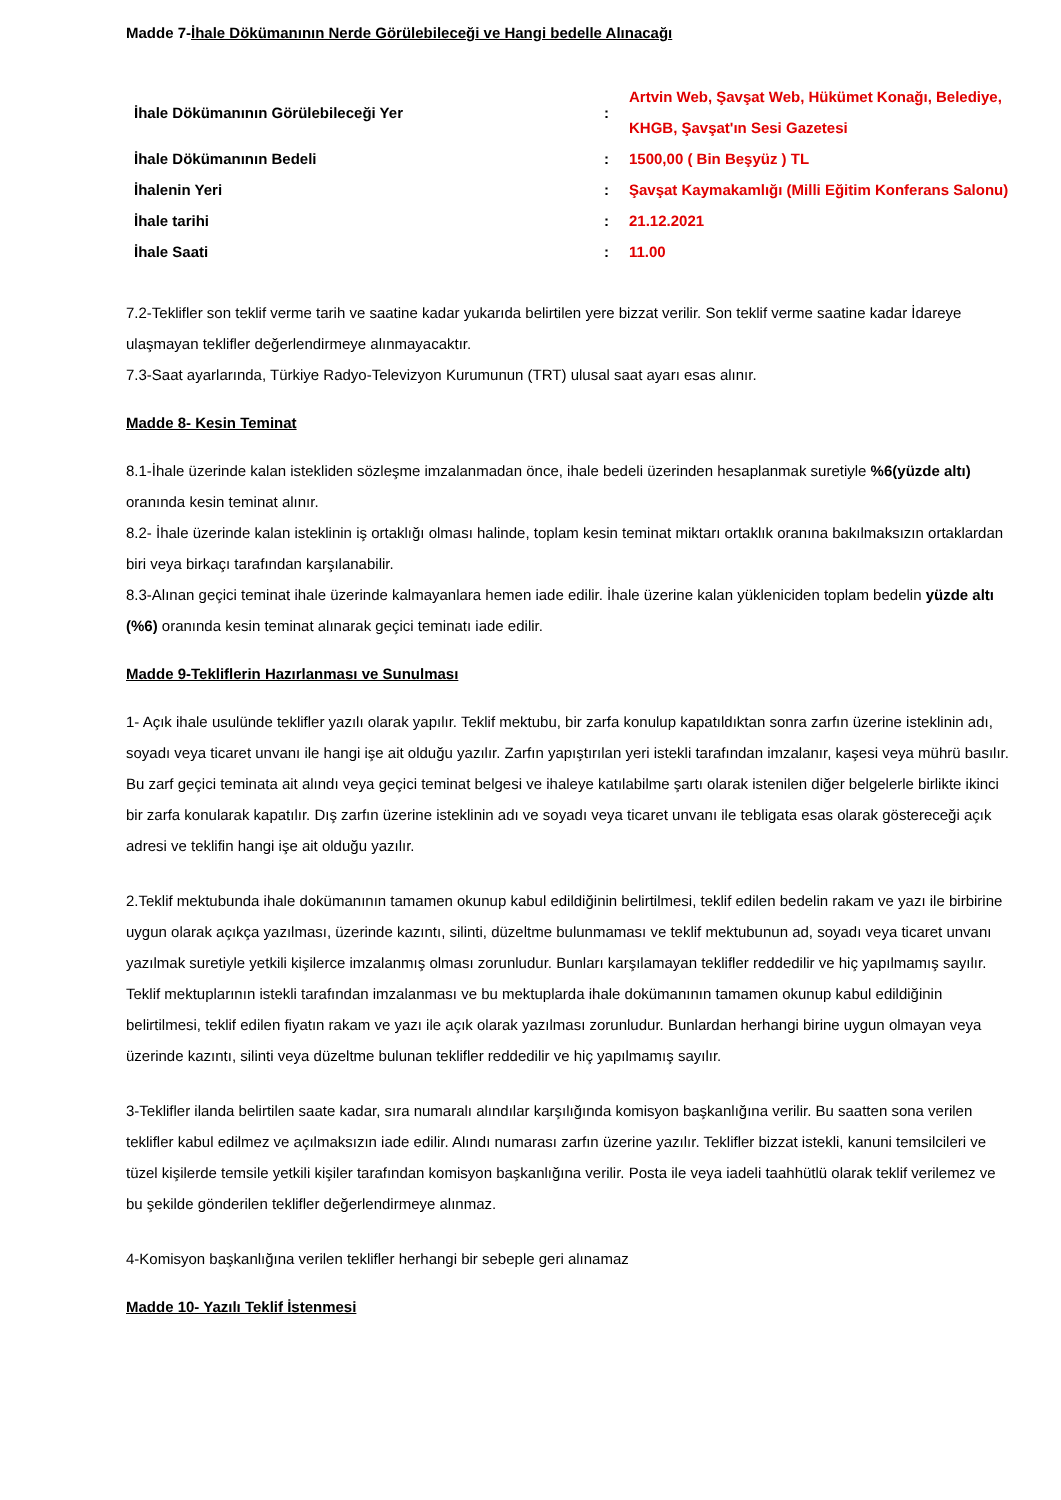Madde 7-İhale Dökümanının Nerde Görülebileceği ve Hangi bedelle Alınacağı
| İhale Dökümanının Görülebileceği Yer | : | Artvin Web, Şavşat Web, Hükümet Konağı, Belediye, KHGB, Şavşat'ın Sesi Gazetesi |
| İhale Dökümanının Bedeli | : | 1500,00 ( Bin Beşyüz ) TL |
| İhalenin Yeri | : | Şavşat Kaymakamlığı (Milli Eğitim Konferans Salonu) |
| İhale tarihi | : | 21.12.2021 |
| İhale Saati | : | 11.00 |
7.2-Teklifler son teklif verme tarih ve saatine kadar yukarıda belirtilen yere bizzat verilir. Son teklif verme saatine kadar İdareye ulaşmayan teklifler değerlendirmeye alınmayacaktır.
7.3-Saat ayarlarında, Türkiye Radyo-Televizyon Kurumunun (TRT) ulusal saat ayarı esas alınır.
Madde 8- Kesin Teminat
8.1-İhale üzerinde kalan istekliden sözleşme imzalanmadan önce, ihale bedeli üzerinden hesaplanmak suretiyle %6(yüzde altı) oranında kesin teminat alınır.
8.2- İhale üzerinde kalan isteklinin iş ortaklığı olması halinde, toplam kesin teminat miktarı ortaklık oranına bakılmaksızın ortaklardan biri veya birkaçı tarafından karşılanabilir.
8.3-Alınan geçici teminat ihale üzerinde kalmayanlara hemen iade edilir. İhale üzerine kalan yükleniciden toplam bedelin yüzde altı (%6) oranında kesin teminat alınarak geçici teminatı iade edilir.
Madde 9-Tekliflerin Hazırlanması ve Sunulması
1- Açık ihale usulünde teklifler yazılı olarak yapılır. Teklif mektubu, bir zarfa konulup kapatıldıktan sonra zarfın üzerine isteklinin adı, soyadı veya ticaret unvanı ile hangi işe ait olduğu yazılır. Zarfın yapıştırılan yeri istekli tarafından imzalanır, kaşesi veya mührü basılır. Bu zarf geçici teminata ait alındı veya geçici teminat belgesi ve ihaleye katılabilme şartı olarak istenilen diğer belgelerle birlikte ikinci bir zarfa konularak kapatılır. Dış zarfın üzerine isteklinin adı ve soyadı veya ticaret unvanı ile tebligata esas olarak göstereceği açık adresi ve teklifin hangi işe ait olduğu yazılır.
2.Teklif mektubunda ihale dokümanının tamamen okunup kabul edildiğinin belirtilmesi, teklif edilen bedelin rakam ve yazı ile birbirine uygun olarak açıkça yazılması, üzerinde kazıntı, silinti, düzeltme bulunmaması ve teklif mektubunun ad, soyadı veya ticaret unvanı yazılmak suretiyle yetkili kişilerce imzalanmış olması zorunludur. Bunları karşılamayan teklifler reddedilir ve hiç yapılmamış sayılır. Teklif mektuplarının istekli tarafından imzalanması ve bu mektuplarda ihale dokümanının tamamen okunup kabul edildiğinin belirtilmesi, teklif edilen fiyatın rakam ve yazı ile açık olarak yazılması zorunludur. Bunlardan herhangi birine uygun olmayan veya üzerinde kazıntı, silinti veya düzeltme bulunan teklifler reddedilir ve hiç yapılmamış sayılır.
3-Teklifler ilanda belirtilen saate kadar, sıra numaralı alındılar karşılığında komisyon başkanlığına verilir. Bu saatten sona verilen teklifler kabul edilmez ve açılmaksızın iade edilir. Alındı numarası zarfın üzerine yazılır. Teklifler bizzat istekli, kanuni temsilcileri ve tüzel kişilerde temsile yetkili kişiler tarafından komisyon başkanlığına verilir. Posta ile veya iadeli taahhütlü olarak teklif verilemez ve bu şekilde gönderilen teklifler değerlendirmeye alınmaz.
4-Komisyon başkanlığına verilen teklifler herhangi bir sebeple geri alınamaz
Madde 10- Yazılı Teklif İstenmesi